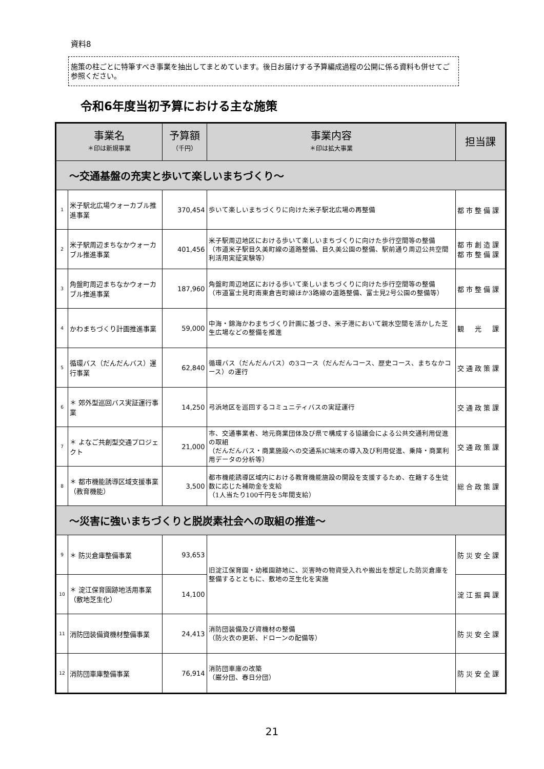資料8
施策の柱ごとに特筆すべき事業を抽出してまとめています。後日お届けする予算編成過程の公開に係る資料も併せてご参照ください。
令和6年度当初予算における主な施策
| 事業名 ＊印は新規事業 | | 予算額 （千円） | 事業内容 ＊印は拡大事業 | 担当課 |
| --- | --- | --- | --- | --- |
| ～交通基盤の充実と歩いて楽しいまちづくり～ | | | | |
| 1 | 米子駅北広場ウォーカブル推進事業 | 370,454 | 歩いて楽しいまちづくりに向けた米子駅北広場の再整備 | 都市整備課 |
| 2 | 米子駅周辺まちなかウォーカブル推進事業 | 401,456 | 米子駅周辺地区における歩いて楽しいまちづくりに向けた歩行空間等の整備 （市道米子駅目久美町線の道路整備、目久美公園の整備、駅前通り周辺公共空間利活用実証実験等） | 都市創造課 都市整備課 |
| 3 | 角盤町周辺まちなかウォーカブル推進事業 | 187,960 | 角盤町周辺地区における歩いて楽しいまちづくりに向けた歩行空間等の整備 （市道富士見町南東倉吉町線ほか3路線の道路整備、富士見2号公園の整備等） | 都市整備課 |
| 4 | かわまちづくり計画推進事業 | 59,000 | 中海・錦海かわまちづくり計画に基づき、米子港において親水空間を活かした芝生広場などの整備を推進 | 観 光 課 |
| 5 | 循環バス（だんだんバス）運行事業 | 62,840 | 循環バス（だんだんバス）の3コース（だんだんコース、歴史コース、まちなかコース）の運行 | 交通政策課 |
| 6 | ＊ 郊外型巡回バス実証運行事業 | 14,250 | 弓浜地区を巡回するコミュニティバスの実証運行 | 交通政策課 |
| 7 | ＊ よなご共創型交通プロジェクト | 21,000 | 市、交通事業者、地元商業団体及び県で構成する協議会による公共交通利用促進の取組 （だんだんバス・商業施設への交通系IC端末の導入及び利用促進、乗降・商業利用データの分析等） | 交通政策課 |
| 8 | ＊ 都市機能誘導区域支援事業（教育機能） | 3,500 | 都市機能誘導区域内における教育機能施設の開設を支援するため、在籍する生徒数に応じた補助金を支給 （1人当たり100千円を5年間支給） | 総合政策課 |
| ～災害に強いまちづくりと脱炭素社会への取組の推進～ | | | | |
| 9 | ＊ 防災倉庫整備事業 | 93,653 | 旧淀江保育園・幼稚園跡地に、災害時の物資受入れや搬出を想定した防災倉庫を整備するとともに、敷地の芝生化を実施 | 防災安全課 |
| 10 | ＊ 淀江保育園跡地活用事業（敷地芝生化） | 14,100 | | 淀江振興課 |
| 11 | 消防団装備資機材整備事業 | 24,413 | 消防団装備及び資機材の整備 （防火衣の更新、ドローンの配備等） | 防災安全課 |
| 12 | 消防団車庫整備事業 | 76,914 | 消防団車庫の改築 （巌分団、春日分団） | 防災安全課 |
21